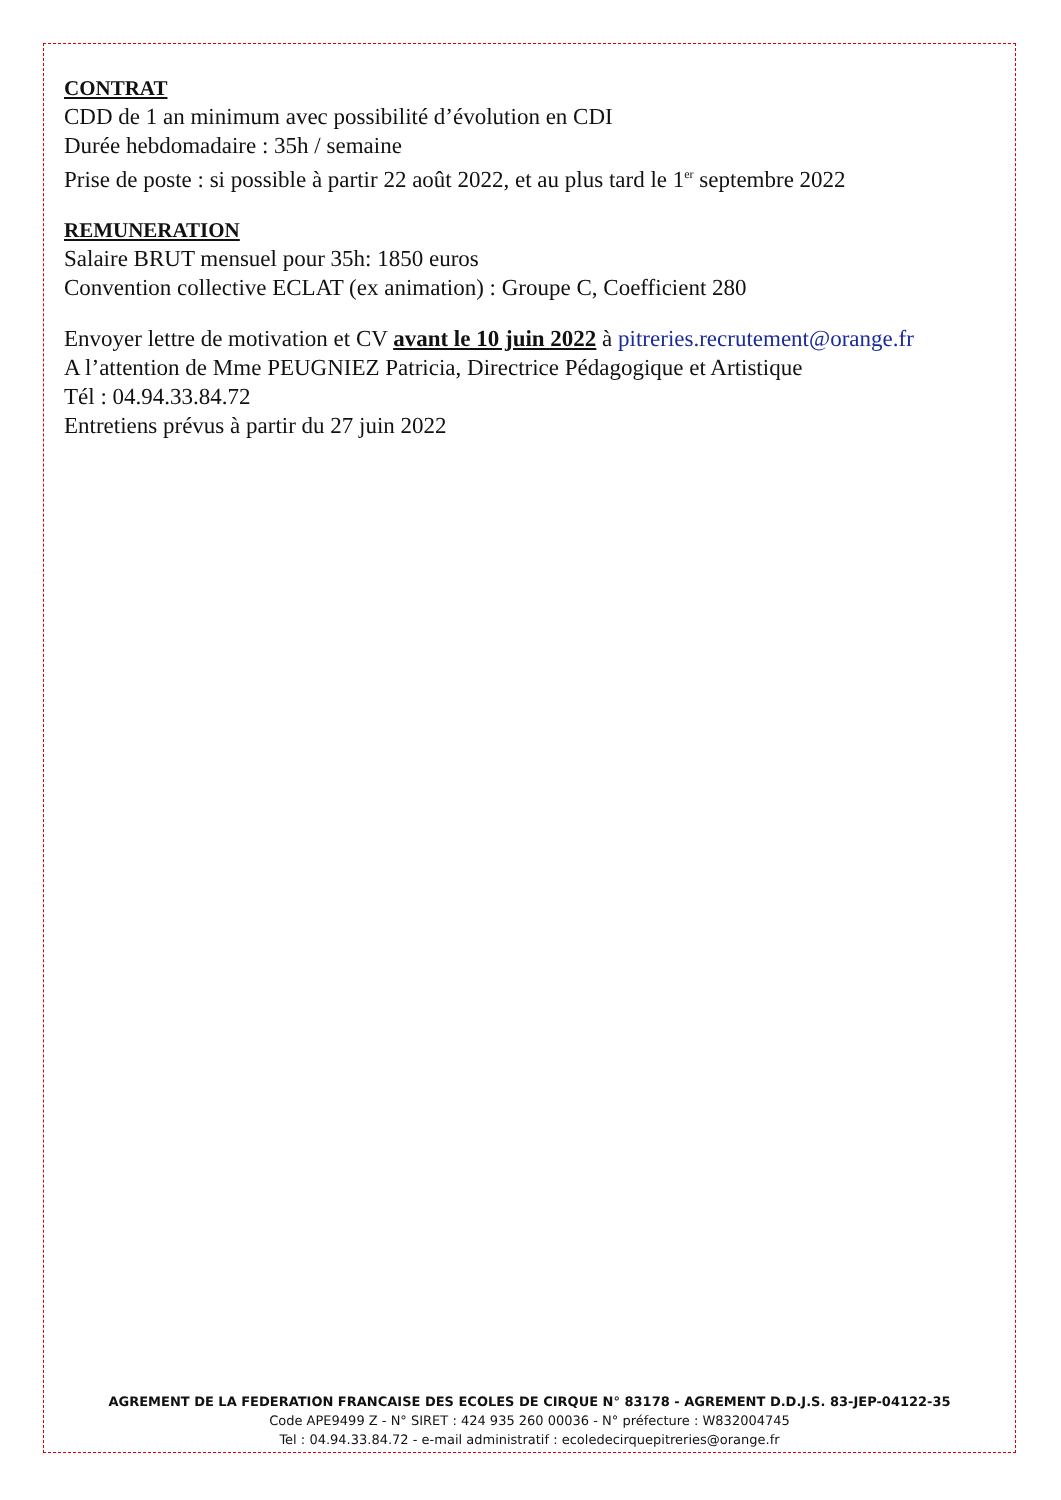CONTRAT
CDD de 1 an minimum avec possibilité d’évolution en CDI
Durée hebdomadaire : 35h / semaine
Prise de poste : si possible à partir 22 août 2022, et au plus tard le 1<sup>er</sup> septembre 2022
REMUNERATION
Salaire BRUT mensuel pour 35h: 1850 euros
Convention collective ECLAT (ex animation) : Groupe C, Coefficient 280
Envoyer lettre de motivation et CV avant le 10 juin 2022 à pitreries.recrutement@orange.fr
A l’attention de Mme PEUGNIEZ Patricia, Directrice Pédagogique et Artistique
Tél : 04.94.33.84.72
Entretiens prévus à partir du 27 juin 2022
AGREMENT DE LA FEDERATION FRANCAISE DES ECOLES DE CIRQUE N° 83178 - AGREMENT D.D.J.S. 83-JEP-04122-35
Code APE9499 Z - N° SIRET : 424 935 260 00036 - N° préfecture : W832004745
Tel : 04.94.33.84.72 - e-mail administratif : ecoledecirquepitreries@orange.fr